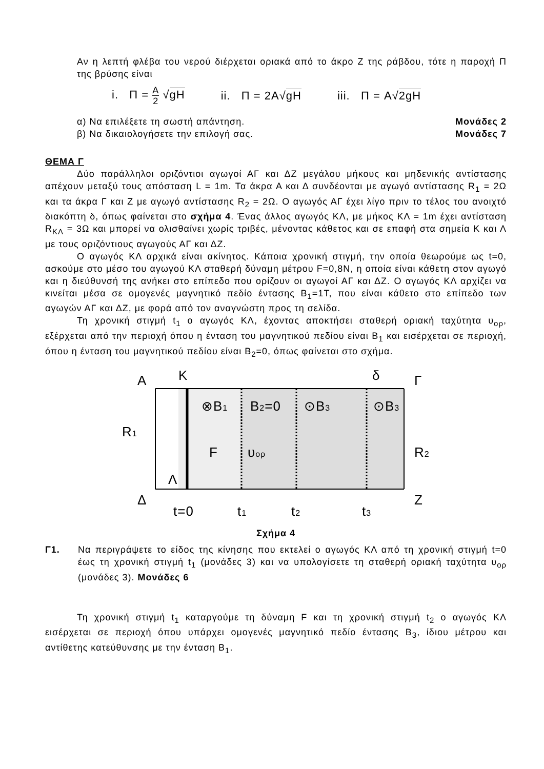Αν η λεπτή φλέβα του νερού διέρχεται οριακά από το άκρο Ζ της ράβδου, τότε η παροχή Π της βρύσης είναι
i. Π = A 2 √gH ii. Π = 2A√gH iii. Π = A√2gH
α) Να επιλέξετε τη σωστή απάντηση. Μονάδες 2
β) Να δικαιολογήσετε την επιλογή σας. Μονάδες 7
ΘΕΜΑ Γ
Δύο παράλληλοι οριζόντιοι αγωγοί ΑΓ και ΔΖ μεγάλου μήκους και μηδενικής αντίστασης απέχουν μεταξύ τους απόσταση L = 1m. Τα άκρα Α και Δ συνδέονται με αγωγό αντίστασης R<sub>1</sub> = 2Ω και τα άκρα Γ και Ζ με αγωγό αντίστασης R<sub>2</sub> = 2Ω. Ο αγωγός ΑΓ έχει λίγο πριν το τέλος του ανοιχτό διακόπτη δ, όπως φαίνεται στο σχήμα 4. Ένας άλλος αγωγός ΚΛ, με μήκος ΚΛ = 1m έχει αντίσταση R<sub>ΚΛ</sub> = 3Ω και μπορεί να ολισθαίνει χωρίς τριβές, μένοντας κάθετος και σε επαφή στα σημεία Κ και Λ με τους οριζόντιους αγωγούς ΑΓ και ΔΖ.
Ο αγωγός ΚΛ αρχικά είναι ακίνητος. Κάποια χρονική στιγμή, την οποία θεωρούμε ως t=0, ασκούμε στο μέσο του αγωγού ΚΛ σταθερή δύναμη μέτρου F=0,8N, η οποία είναι κάθετη στον αγωγό και η διεύθυνσή της ανήκει στο επίπεδο που ορίζουν οι αγωγοί ΑΓ και ΔΖ. Ο αγωγός ΚΛ αρχίζει να κινείται μέσα σε ομογενές μαγνητικό πεδίο έντασης B<sub>1</sub>=1T, που είναι κάθετο στο επίπεδο των αγωγών ΑΓ και ΔΖ, με φορά από τον αναγνώστη προς τη σελίδα.
Τη χρονική στιγμή t<sub>1</sub> ο αγωγός ΚΛ, έχοντας αποκτήσει σταθερή οριακή ταχύτητα υ<sub>ορ</sub>, εξέρχεται από την περιοχή όπου η ένταση του μαγνητικού πεδίου είναι B<sub>1</sub> και εισέρχεται σε περιοχή, όπου η ένταση του μαγνητικού πεδίου είναι B<sub>2</sub>=0, όπως φαίνεται στο σχήμα.
A
K
δ
Γ
⊗B1
B2=0
⊙B3
⊙B3
R1
R2
F
υορ
Λ
Δ
Z
t=0
t1
t2
t3
Σχήμα 4
Γ1. Να περιγράψετε το είδος της κίνησης που εκτελεί ο αγωγός ΚΛ από τη χρονική στιγμή t=0 έως τη χρονική στιγμή t<sub>1</sub> (μονάδες 3) και να υπολογίσετε τη σταθερή οριακή ταχύτητα υ<sub>ορ</sub> (μονάδες 3). Μονάδες 6
Τη χρονική στιγμή t<sub>1</sub> καταργούμε τη δύναμη F και τη χρονική στιγμή t<sub>2</sub> ο αγωγός ΚΛ εισέρχεται σε περιοχή όπου υπάρχει ομογενές μαγνητικό πεδίο έντασης B<sub>3</sub>, ίδιου μέτρου και αντίθετης κατεύθυνσης με την ένταση B<sub>1</sub>.